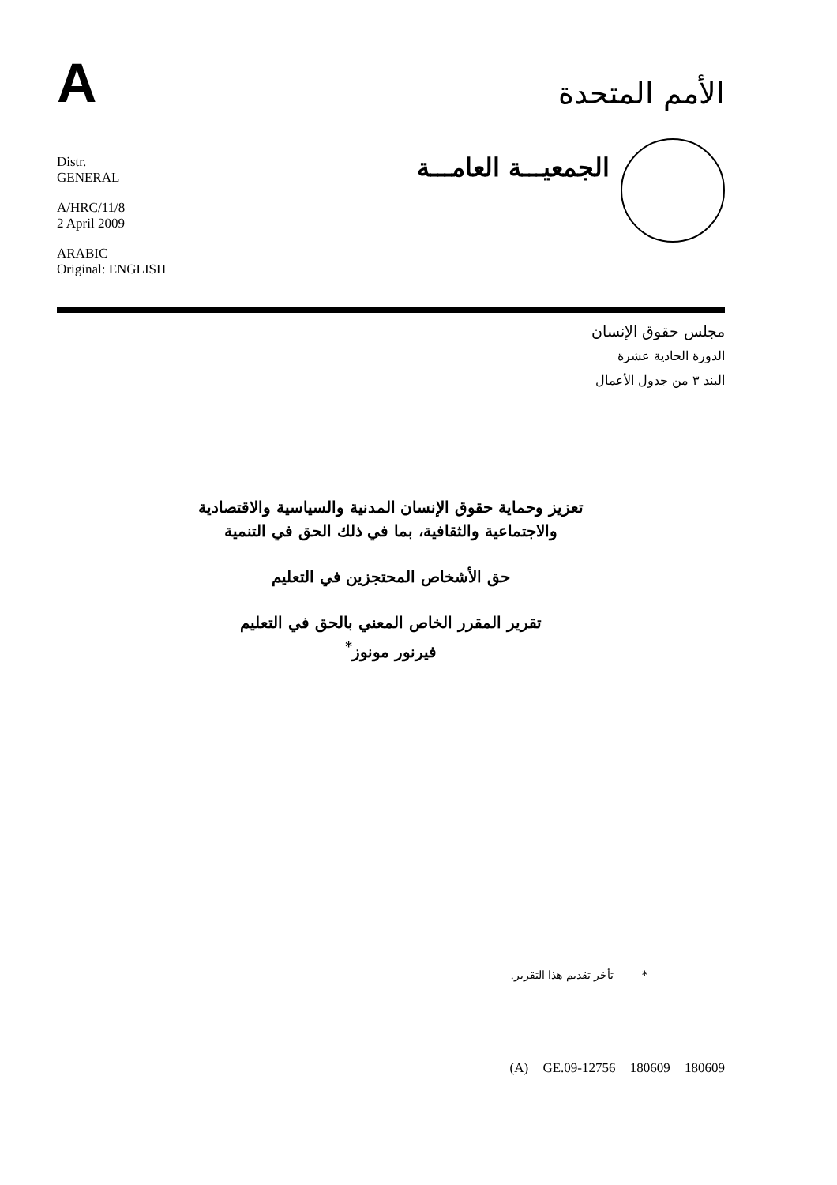A
الأمم المتحدة
Distr.
GENERAL
A/HRC/11/8
2 April 2009
ARABIC
Original: ENGLISH
الجمعيـــة العامـــة
مجلس حقوق الإنسان
الدورة الحادية عشرة
البند ٣ من جدول الأعمال
تعزيز وحماية حقوق الإنسان المدنية والسياسية والاقتصادية
والاجتماعية والثقافية، بما في ذلك الحق في التنمية
حق الأشخاص المحتجزين في التعليم
تقرير المقرر الخاص المعني بالحق في التعليم
فيرنور مونوز<sup>*</sup>
* تأخر تقديم هذا التقرير.
(A) GE.09-12756 180609 180609